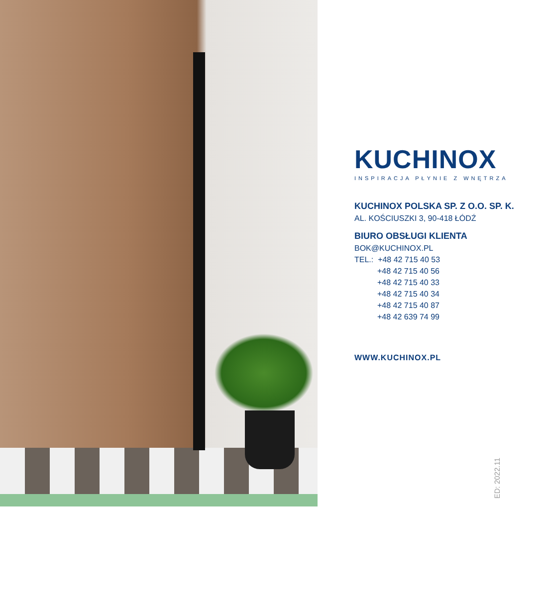KUCHINOX
INSPIRACJA PŁYNIE Z WNĘTRZA
KUCHINOX POLSKA SP. Z O.O. SP. K.
AL. KOŚCIUSZKI 3, 90-418 ŁÓDŹ
BIURO OBSŁUGI KLIENTA
BOK@KUCHINOX.PL
TEL.: +48 42 715 40 53
+48 42 715 40 56
+48 42 715 40 33
+48 42 715 40 34
+48 42 715 40 87
+48 42 639 74 99
WWW.KUCHINOX.PL
ED: 2022.11